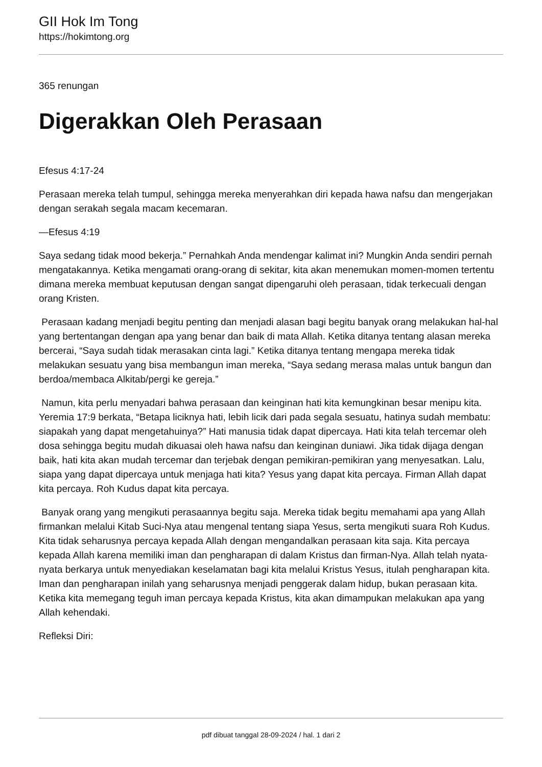GII Hok Im Tong
https://hokimtong.org
365 renungan
Digerakkan Oleh Perasaan
Efesus 4:17-24
Perasaan mereka telah tumpul, sehingga mereka menyerahkan diri kepada hawa nafsu dan mengerjakan dengan serakah segala macam kecemaran.
—Efesus 4:19
Saya sedang tidak mood bekerja.” Pernahkah Anda mendengar kalimat ini? Mungkin Anda sendiri pernah mengatakannya. Ketika mengamati orang-orang di sekitar, kita akan menemukan momen-momen tertentu dimana mereka membuat keputusan dengan sangat dipengaruhi oleh perasaan, tidak terkecuali dengan orang Kristen.
Perasaan kadang menjadi begitu penting dan menjadi alasan bagi begitu banyak orang melakukan hal-hal yang bertentangan dengan apa yang benar dan baik di mata Allah. Ketika ditanya tentang alasan mereka bercerai, “Saya sudah tidak merasakan cinta lagi.” Ketika ditanya tentang mengapa mereka tidak melakukan sesuatu yang bisa membangun iman mereka, “Saya sedang merasa malas untuk bangun dan berdoa/membaca Alkitab/pergi ke gereja.”
Namun, kita perlu menyadari bahwa perasaan dan keinginan hati kita kemungkinan besar menipu kita. Yeremia 17:9 berkata, “Betapa liciknya hati, lebih licik dari pada segala sesuatu, hatinya sudah membatu: siapakah yang dapat mengetahuinya?” Hati manusia tidak dapat dipercaya. Hati kita telah tercemar oleh dosa sehingga begitu mudah dikuasai oleh hawa nafsu dan keinginan duniawi. Jika tidak dijaga dengan baik, hati kita akan mudah tercemar dan terjebak dengan pemikiran-pemikiran yang menyesatkan. Lalu, siapa yang dapat dipercaya untuk menjaga hati kita? Yesus yang dapat kita percaya. Firman Allah dapat kita percaya. Roh Kudus dapat kita percaya.
Banyak orang yang mengikuti perasaannya begitu saja. Mereka tidak begitu memahami apa yang Allah firmankan melalui Kitab Suci-Nya atau mengenal tentang siapa Yesus, serta mengikuti suara Roh Kudus. Kita tidak seharusnya percaya kepada Allah dengan mengandalkan perasaan kita saja. Kita percaya kepada Allah karena memiliki iman dan pengharapan di dalam Kristus dan firman-Nya. Allah telah nyata-nyata berkarya untuk menyediakan keselamatan bagi kita melalui Kristus Yesus, itulah pengharapan kita. Iman dan pengharapan inilah yang seharusnya menjadi penggerak dalam hidup, bukan perasaan kita. Ketika kita memegang teguh iman percaya kepada Kristus, kita akan dimampukan melakukan apa yang Allah kehendaki.
Refleksi Diri:
pdf dibuat tanggal 28-09-2024 / hal. 1 dari 2